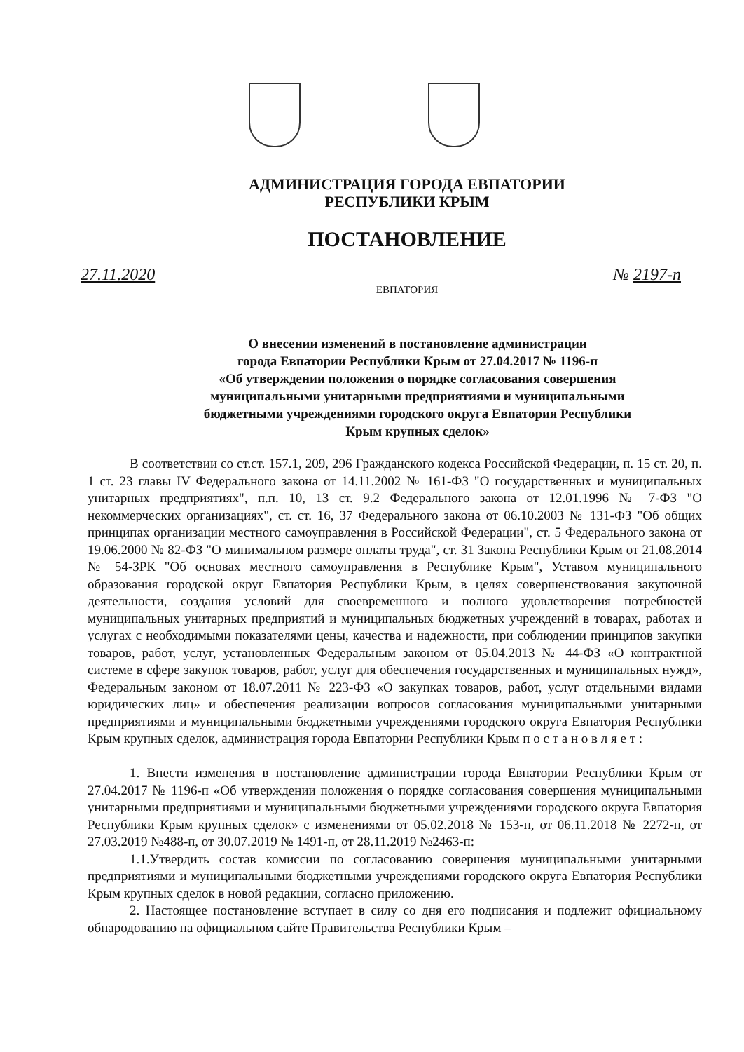АДМИНИСТРАЦИЯ ГОРОДА ЕВПАТОРИИ
РЕСПУБЛИКИ КРЫМ
ПОСТАНОВЛЕНИЕ
27.11.2020 № 2197-п
ЕВПАТОРИЯ
О внесении изменений в постановление администрации
города Евпатории Республики Крым от 27.04.2017 № 1196-п
«Об утверждении положения о порядке согласования совершения
муниципальными унитарными предприятиями и муниципальными
бюджетными учреждениями городского округа Евпатория Республики
Крым крупных сделок»
В соответствии со ст.ст. 157.1, 209, 296 Гражданского кодекса Российской Федерации, п. 15 ст. 20, п. 1 ст. 23 главы IV Федерального закона от 14.11.2002 № 161-ФЗ "О государственных и муниципальных унитарных предприятиях", п.п. 10, 13 ст. 9.2 Федерального закона от 12.01.1996 № 7-ФЗ "О некоммерческих организациях", ст. ст. 16, 37 Федерального закона от 06.10.2003 № 131-ФЗ "Об общих принципах организации местного самоуправления в Российской Федерации", ст. 5 Федерального закона от 19.06.2000 № 82-ФЗ "О минимальном размере оплаты труда", ст. 31 Закона Республики Крым от 21.08.2014 № 54-ЗРК "Об основах местного самоуправления в Республике Крым", Уставом муниципального образования городской округ Евпатория Республики Крым, в целях совершенствования закупочной деятельности, создания условий для своевременного и полного удовлетворения потребностей муниципальных унитарных предприятий и муниципальных бюджетных учреждений в товарах, работах и услугах с необходимыми показателями цены, качества и надежности, при соблюдении принципов закупки товаров, работ, услуг, установленных Федеральным законом от 05.04.2013 № 44-ФЗ «О контрактной системе в сфере закупок товаров, работ, услуг для обеспечения государственных и муниципальных нужд», Федеральным законом от 18.07.2011 № 223-ФЗ «О закупках товаров, работ, услуг отдельными видами юридических лиц» и обеспечения реализации вопросов согласования муниципальными унитарными предприятиями и муниципальными бюджетными учреждениями городского округа Евпатория Республики Крым крупных сделок, администрация города Евпатории Республики Крым п о с т а н о в л я е т :
1. Внести изменения в постановление администрации города Евпатории Республики Крым от 27.04.2017 № 1196-п «Об утверждении положения о порядке согласования совершения муниципальными унитарными предприятиями и муниципальными бюджетными учреждениями городского округа Евпатория Республики Крым крупных сделок» с изменениями от 05.02.2018 № 153-п, от 06.11.2018 № 2272-п, от 27.03.2019 №488-п, от 30.07.2019 № 1491-п, от 28.11.2019 №2463-п:
1.1.Утвердить состав комиссии по согласованию совершения муниципальными унитарными предприятиями и муниципальными бюджетными учреждениями городского округа Евпатория Республики Крым крупных сделок в новой редакции, согласно приложению.
2. Настоящее постановление вступает в силу со дня его подписания и подлежит официальному обнародованию на официальном сайте Правительства Республики Крым –